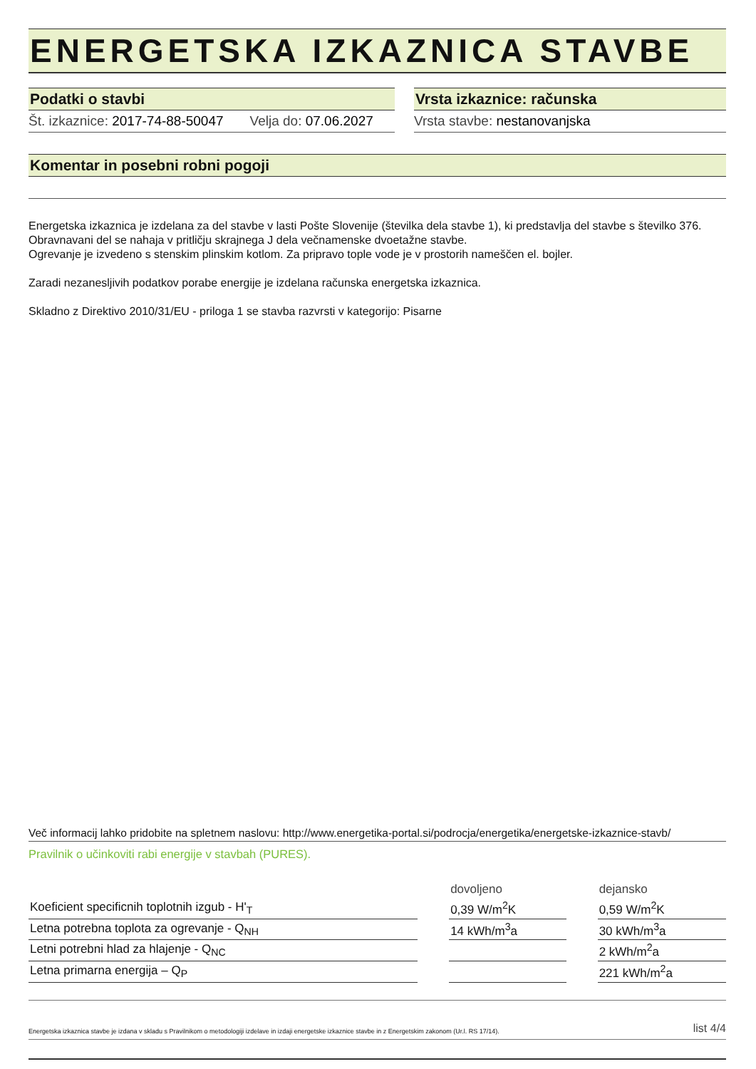ENERGETSKA IZKAZNICA STAVBE
Podatki o stavbi
Št. izkaznice: 2017-74-88-50047 Velja do: 07.06.2027
Vrsta izkaznice: računska
Vrsta stavbe: nestanovanjska
Komentar in posebni robni pogoji
Energetska izkaznica je izdelana za del stavbe v lasti Pošte Slovenije (številka dela stavbe 1), ki predstavlja del stavbe s številko 376. Obravnavani del se nahaja v pritličju skrajnega J dela večnamenske dvoetažne stavbe.
Ogrevanje je izvedeno s stenskim plinskim kotlom. Za pripravo tople vode je v prostorih nameščen el. bojler.
Zaradi nezanesljivih podatkov porabe energije je izdelana računska energetska izkaznica.
Skladno z Direktivo 2010/31/EU - priloga 1 se stavba razvrsti v kategorijo: Pisarne
Več informacij lahko pridobite na spletnem naslovu: http://www.energetika-portal.si/podrocja/energetika/energetske-izkaznice-stavb/
Pravilnik o učinkoviti rabi energije v stavbah (PURES).
| | | dovoljeno | | dejansko |
| Koeficient specificnih toplotnih izgub - H'<sub>T</sub> | | 0,39 W/m<sup>2</sup>K | | 0,59 W/m<sup>2</sup>K |
| Letna potrebna toplota za ogrevanje - Q<sub>NH</sub> | | 14 kWh/m<sup>3</sup>a | | 30 kWh/m<sup>3</sup>a |
| Letni potrebni hlad za hlajenje - Q<sub>NC</sub> | | | | 2 kWh/m<sup>2</sup>a |
| Letna primarna energija – Q<sub>P</sub> | | | | 221 kWh/m<sup>2</sup>a |
Energetska izkaznica stavbe je izdana v skladu s Pravilnikom o metodologiji izdelave in izdaji energetske izkaznice stavbe in z Energetskim zakonom (Ur.l. RS 17/14). list 4/4